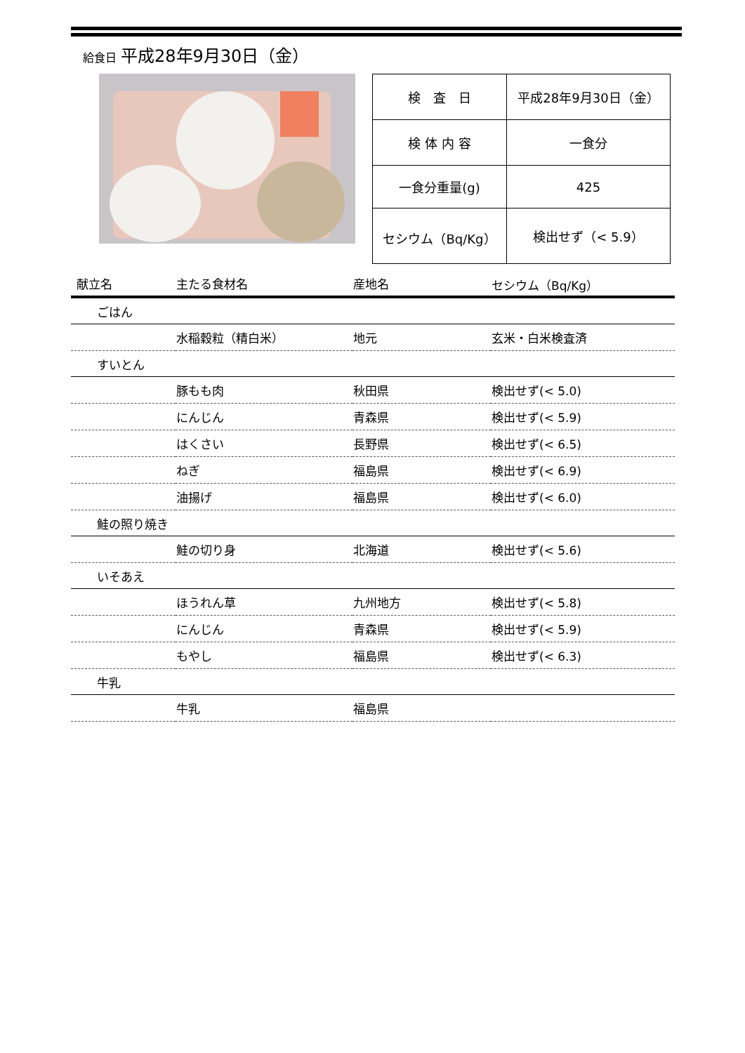給食日 平成28年9月30日（金）
| 検 査 日 | 平成28年9月30日（金） |
| 検 体 内 容 | 一食分 |
| 一食分重量(g) | 425 |
| セシウム（Bq/Kg） | 検出せず（< 5.9） |
| 献立名 | 主たる食材名 | 産地名 | セシウム（Bq/Kg） |
| --- | --- | --- | --- |
| ごはん | | | |
| | 水稲穀粒（精白米） | 地元 | 玄米・白米検査済 |
| すいとん | | | |
| | 豚もも肉 | 秋田県 | 検出せず(< 5.0) |
| | にんじん | 青森県 | 検出せず(< 5.9) |
| | はくさい | 長野県 | 検出せず(< 6.5) |
| | ねぎ | 福島県 | 検出せず(< 6.9) |
| | 油揚げ | 福島県 | 検出せず(< 6.0) |
| 鮭の照り焼き | | | |
| | 鮭の切り身 | 北海道 | 検出せず(< 5.6) |
| いそあえ | | | |
| | ほうれん草 | 九州地方 | 検出せず(< 5.8) |
| | にんじん | 青森県 | 検出せず(< 5.9) |
| | もやし | 福島県 | 検出せず(< 6.3) |
| 牛乳 | | | |
| | 牛乳 | 福島県 | |